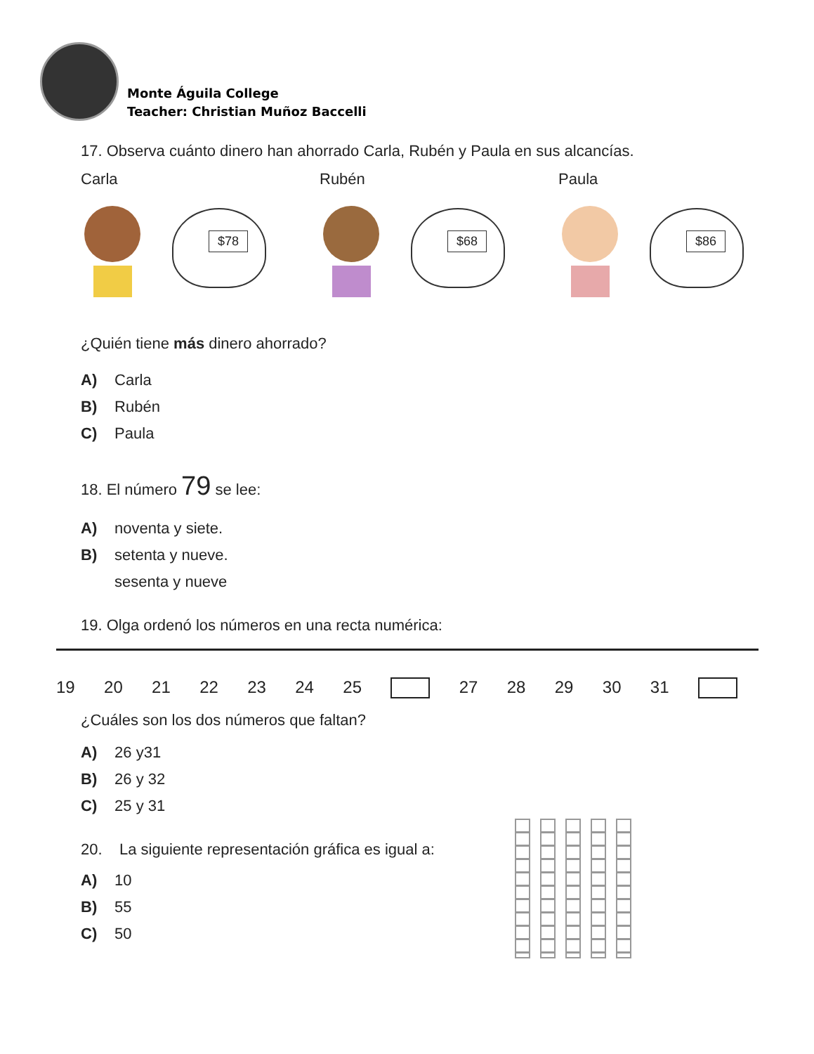Monte Águila College
Teacher: Christian Muñoz Baccelli
17. Observa cuánto dinero han ahorrado Carla, Rubén y Paula en sus alcancías.
Carla
$78
Rubén
$68
Paula
$86
¿Quién tiene más dinero ahorrado?
A) Carla
B) Rubén
C) Paula
18. El número 79 se lee:
A) noventa y siete.
B) setenta y nueve.
sesenta y nueve
19. Olga ordenó los números en una recta numérica:
19 20 21 22 23 24 25 27 28 29 30 31
¿Cuáles son los dos números que faltan?
A) 26 y31
B) 26 y 32
C) 25 y 31
20. La siguiente representación gráfica es igual a:
A) 10
B) 55
C) 50